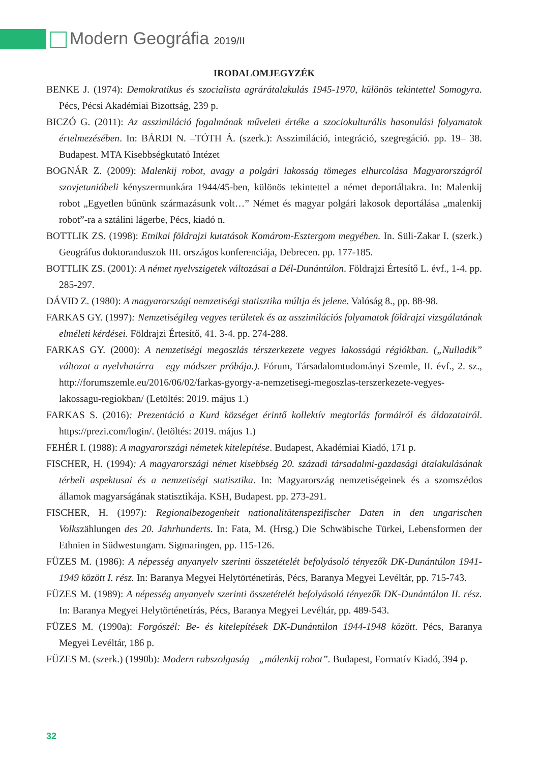Modern Geográfia 2019/II
IRODALOMJEGYZÉK
BENKE J. (1974): Demokratikus és szocialista agrárátalakulás 1945-1970, különös tekintettel Somogyra. Pécs, Pécsi Akadémiai Bizottság, 239 p.
BICZÓ G. (2011): Az asszimiláció fogalmának műveleti értéke a szociokulturális hasonulási folyamatok értelmezésében. In: BÁRDI N. –TÓTH Á. (szerk.): Asszimiláció, integráció, szegregáció. pp. 19– 38. Budapest. MTA Kisebbségkutató Intézet
BOGNÁR Z. (2009): Malenkij robot, avagy a polgári lakosság tömeges elhurcolása Magyarországról szovjetunióbeli kényszermunkára 1944/45-ben, különös tekintettel a német deportáltakra. In: Malenkij robot „Egyetlen bűnünk származásunk volt…” Német és magyar polgári lakosok deportálása „malenkij robot”-ra a sztálini lágerbe, Pécs, kiadó n.
BOTTLIK ZS. (1998): Etnikai földrajzi kutatások Komárom-Esztergom megyében. In. Süli-Zakar I. (szerk.) Geográfus doktoranduszok III. országos konferenciája, Debrecen. pp. 177-185.
BOTTLIK ZS. (2001): A német nyelvszigetek változásai a Dél-Dunántúlon. Földrajzi Értesítő L. évf., 1-4. pp. 285-297.
DÁVID Z. (1980): A magyarországi nemzetiségi statisztika múltja és jelene. Valóság 8., pp. 88-98.
FARKAS GY. (1997): Nemzetiségileg vegyes területek és az asszimilációs folyamatok földrajzi vizsgálatának elméleti kérdései. Földrajzi Értesítő, 41. 3-4. pp. 274-288.
FARKAS GY. (2000): A nemzetiségi megoszlás térszerkezete vegyes lakosságú régiókban. („Nulladik” változat a nyelvhatárra – egy módszer próbája.). Fórum, Társadalomtudományi Szemle, II. évf., 2. sz., http://forumszemle.eu/2016/06/02/farkas-gyorgy-a-nemzetisegi-megoszlas-terszerkezete-vegyes-lakossagu-regiokban/ (Letöltés: 2019. május 1.)
FARKAS S. (2016): Prezentáció a Kurd községet érintő kollektív megtorlás formáiról és áldozatairól. https://prezi.com/login/. (letöltés: 2019. május 1.)
FEHÉR I. (1988): A magyarországi németek kitelepítése. Budapest, Akadémiai Kiadó, 171 p.
FISCHER, H. (1994): A magyarországi német kisebbség 20. századi társadalmi-gazdasági átalakulásának térbeli aspektusai és a nemzetiségi statisztika. In: Magyarország nemzetiségeinek és a szomszédos államok magyarságának statisztikája. KSH, Budapest. pp. 273-291.
FISCHER, H. (1997): Regionalbezogenheit nationalitätenspezifischer Daten in den ungarischen Volkszählungen des 20. Jahrhunderts. In: Fata, M. (Hrsg.) Die Schwäbische Türkei, Lebensformen der Ethnien in Südwestungarn. Sigmaringen, pp. 115-126.
FÜZES M. (1986): A népesség anyanyelv szerinti összetételét befolyásoló tényezők DK-Dunántúlon 1941-1949 között I. rész. In: Baranya Megyei Helytörténetírás, Pécs, Baranya Megyei Levéltár, pp. 715-743.
FÜZES M. (1989): A népesség anyanyelv szerinti összetételét befolyásoló tényezők DK-Dunántúlon II. rész. In: Baranya Megyei Helytörténetírás, Pécs, Baranya Megyei Levéltár, pp. 489-543.
FÜZES M. (1990a): Forgószél: Be- és kitelepítések DK-Dunántúlon 1944-1948 között. Pécs, Baranya Megyei Levéltár, 186 p.
FÜZES M. (szerk.) (1990b): Modern rabszolgaság – „málenkij robot”. Budapest, Formatív Kiadó, 394 p.
32